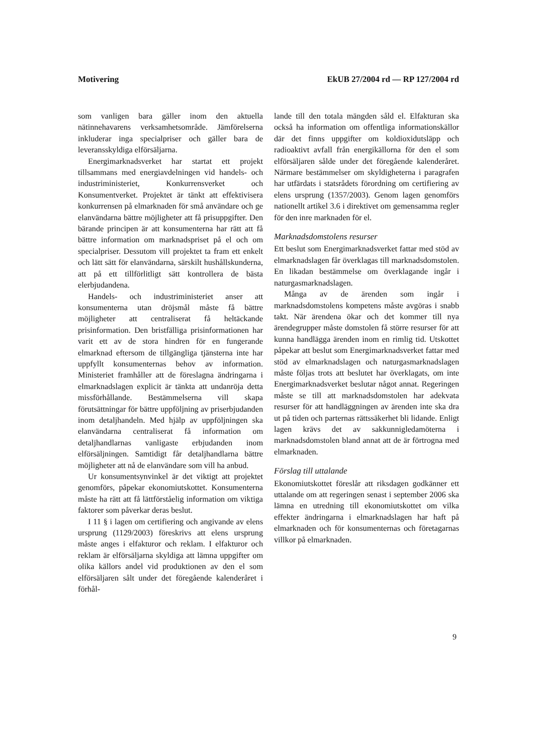Motivering EkUB 27/2004 rd — RP 127/2004 rd
som vanligen bara gäller inom den aktuella nätinnehavarens verksamhetsområde. Jämförelserna inkluderar inga specialpriser och gäller bara de leveransskyldiga elförsäljarna.
Energimarknadsverket har startat ett projekt tillsammans med energiavdelningen vid handels- och industriministeriet, Konkurrensverket och Konsumentverket. Projektet är tänkt att effektivisera konkurrensen på elmarknaden för små användare och ge elanvändarna bättre möjligheter att få prisuppgifter. Den bärande principen är att konsumenterna har rätt att få bättre information om marknadspriset på el och om specialpriser. Dessutom vill projektet ta fram ett enkelt och lätt sätt för elanvändarna, särskilt hushållskunderna, att på ett tillförlitligt sätt kontrollera de bästa elerbjudandena.
Handels- och industriministeriet anser att konsumenterna utan dröjsmål måste få bättre möjligheter att centraliserat få heltäckande prisinformation. Den bristfälliga prisinformationen har varit ett av de stora hindren för en fungerande elmarknad eftersom de tillgängliga tjänsterna inte har uppfyllt konsumenternas behov av information. Ministeriet framhåller att de föreslagna ändringarna i elmarknadslagen explicit är tänkta att undanröja detta missförhållande. Bestämmelserna vill skapa förutsättningar för bättre uppföljning av priserbjudanden inom detaljhandeln. Med hjälp av uppföljningen ska elanvändarna centraliserat få information om detaljhandlarnas vanligaste erbjudanden inom elförsäljningen. Samtidigt får detaljhandlarna bättre möjligheter att nå de elanvändare som vill ha anbud.
Ur konsumentsynvinkel är det viktigt att projektet genomförs, påpekar ekonomiutskottet. Konsumenterna måste ha rätt att få lättförståelig information om viktiga faktorer som påverkar deras beslut.
I 11 § i lagen om certifiering och angivande av elens ursprung (1129/2003) föreskrivs att elens ursprung måste anges i elfakturor och reklam. I elfakturor och reklam är elförsäljarna skyldiga att lämna uppgifter om olika källors andel vid produktionen av den el som elförsäljaren sålt under det föregående kalenderåret i förhål-
lande till den totala mängden såld el. Elfakturan ska också ha information om offentliga informationskällor där det finns uppgifter om koldioxidutsläpp och radioaktivt avfall från energikällorna för den el som elförsäljaren sålde under det föregående kalenderåret. Närmare bestämmelser om skyldigheterna i paragrafen har utfärdats i statsrådets förordning om certifiering av elens ursprung (1357/2003). Genom lagen genomförs nationellt artikel 3.6 i direktivet om gemensamma regler för den inre marknaden för el.
Marknadsdomstolens resurser
Ett beslut som Energimarknadsverket fattar med stöd av elmarknadslagen får överklagas till marknadsdomstolen. En likadan bestämmelse om överklagande ingår i naturgasmarknadslagen.
Många av de ärenden som ingår i marknadsdomstolens kompetens måste avgöras i snabb takt. När ärendena ökar och det kommer till nya ärendegrupper måste domstolen få större resurser för att kunna handlägga ärenden inom en rimlig tid. Utskottet påpekar att beslut som Energimarknadsverket fattar med stöd av elmarknadslagen och naturgasmarknadslagen måste följas trots att beslutet har överklagats, om inte Energimarknadsverket beslutar något annat. Regeringen måste se till att marknadsdomstolen har adekvata resurser för att handläggningen av ärenden inte ska dra ut på tiden och parternas rättssäkerhet bli lidande. Enligt lagen krävs det av sakkunnigledamöterna i marknadsdomstolen bland annat att de är förtrogna med elmarknaden.
Förslag till uttalande
Ekonomiutskottet föreslår att riksdagen godkänner ett uttalande om att regeringen senast i september 2006 ska lämna en utredning till ekonomiutskottet om vilka effekter ändringarna i elmarknadslagen har haft på elmarknaden och för konsumenternas och företagarnas villkor på elmarknaden.
9